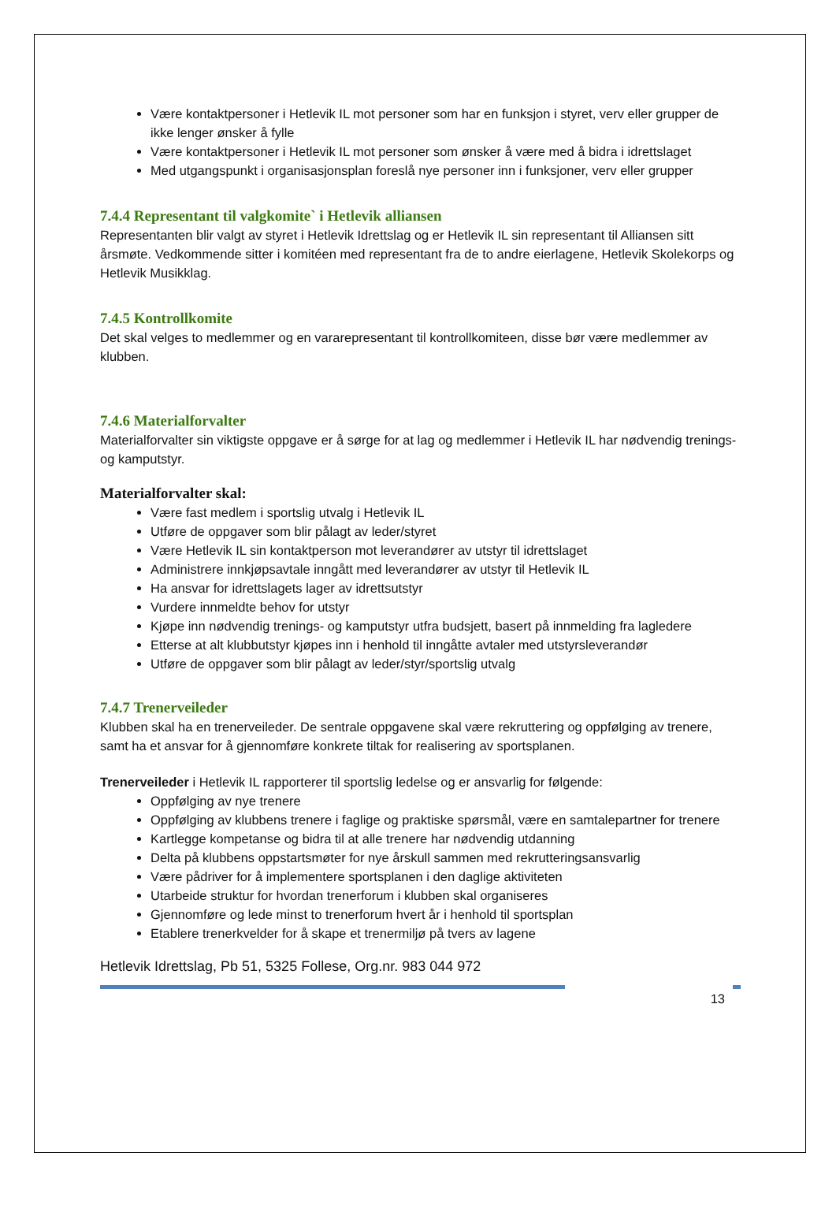Være kontaktpersoner i Hetlevik IL mot personer som har en funksjon i styret, verv eller grupper de ikke lenger ønsker å fylle
Være kontaktpersoner i Hetlevik IL mot personer som ønsker å være med å bidra i idrettslaget
Med utgangspunkt i organisasjonsplan foreslå nye personer inn i funksjoner, verv eller grupper
7.4.4 Representant til valgkomite` i Hetlevik alliansen
Representanten blir valgt av styret i Hetlevik Idrettslag og er Hetlevik IL sin representant til Alliansen sitt årsmøte. Vedkommende sitter i komitéen med representant fra de to andre eierlagene, Hetlevik Skolekorps og Hetlevik Musikklag.
7.4.5 Kontrollkomite
Det skal velges to medlemmer og en vararepresentant til kontrollkomiteen, disse bør være medlemmer av klubben.
7.4.6 Materialforvalter
Materialforvalter sin viktigste oppgave er å sørge for at lag og medlemmer i Hetlevik IL har nødvendig trenings- og kamputstyr.
Materialforvalter skal:
Være fast medlem i sportslig utvalg i Hetlevik IL
Utføre de oppgaver som blir pålagt av leder/styret
Være Hetlevik IL sin kontaktperson mot leverandører av utstyr til idrettslaget
Administrere innkjøpsavtale inngått med leverandører av utstyr til Hetlevik IL
Ha ansvar for idrettslagets lager av idrettsutstyr
Vurdere innmeldte behov for utstyr
Kjøpe inn nødvendig trenings- og kamputstyr utfra budsjett, basert på innmelding fra lagledere
Etterse at alt klubbutstyr kjøpes inn i henhold til inngåtte avtaler med utstyrsleverandør
Utføre de oppgaver som blir pålagt av leder/styr/sportslig utvalg
7.4.7 Trenerveileder
Klubben skal ha en trenerveileder. De sentrale oppgavene skal være rekruttering og oppfølging av trenere, samt ha et ansvar for å gjennomføre konkrete tiltak for realisering av sportsplanen.
Trenerveileder i Hetlevik IL rapporterer til sportslig ledelse og er ansvarlig for følgende:
Oppfølging av nye trenere
Oppfølging av klubbens trenere i faglige og praktiske spørsmål, være en samtalepartner for trenere
Kartlegge kompetanse og bidra til at alle trenere har nødvendig utdanning
Delta på klubbens oppstartsmøter for nye årskull sammen med rekrutteringsansvarlig
Være pådriver for å implementere sportsplanen i den daglige aktiviteten
Utarbeide struktur for hvordan trenerforum i klubben skal organiseres
Gjennomføre og lede minst to trenerforum hvert år i henhold til sportsplan
Etablere trenerkvelder for å skape et trenermiljø på tvers av lagene
Hetlevik Idrettslag, Pb 51, 5325 Follese, Org.nr. 983 044 972
13